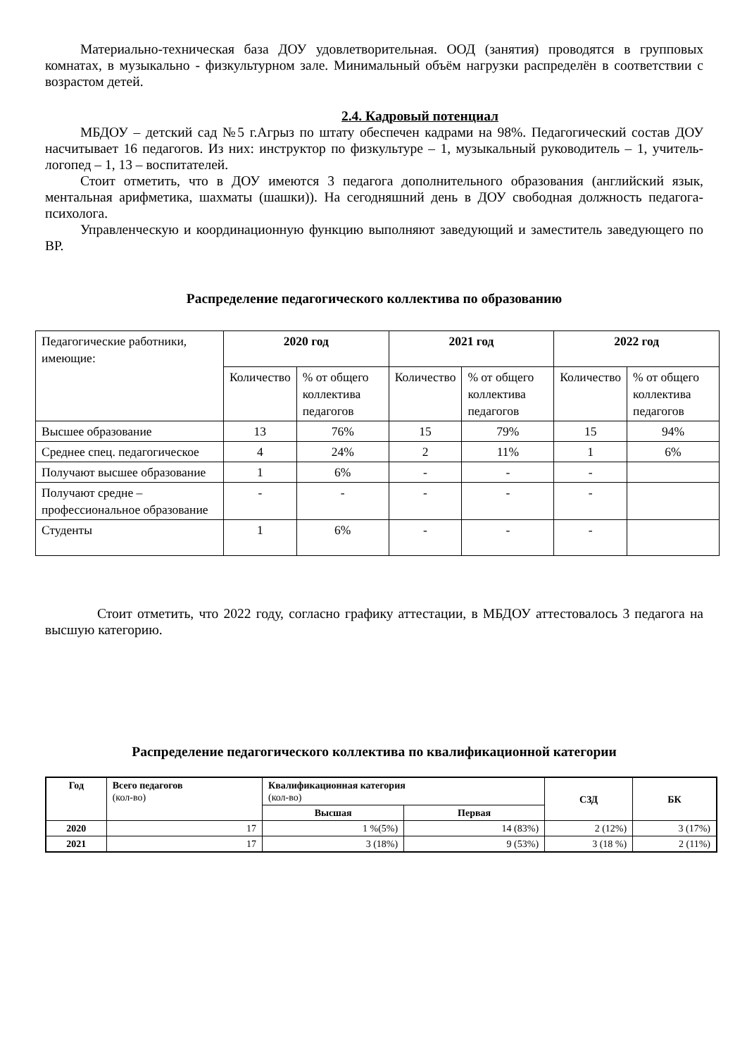Материально-техническая база ДОУ удовлетворительная. ООД (занятия) проводятся в групповых комнатах, в музыкально - физкультурном зале. Минимальный объём нагрузки распределён в соответствии с возрастом детей.
2.4. Кадровый потенциал
МБДОУ – детский сад №5 г.Агрыз по штату обеспечен кадрами на 98%. Педагогический состав ДОУ насчитывает 16 педагогов. Из них: инструктор по физкультуре – 1, музыкальный руководитель – 1, учитель-логопед – 1, 13 – воспитателей.
Стоит отметить, что в ДОУ имеются 3 педагога дополнительного образования (английский язык, ментальная арифметика, шахматы (шашки)). На сегодняшний день в ДОУ свободная должность педагога-психолога.
Управленческую и координационную функцию выполняют заведующий и заместитель заведующего по ВР.
Распределение педагогического коллектива по образованию
| Педагогические работники, имеющие: | 2020 год | | 2021 год | | 2022 год | |
| | Количество | % от общего коллектива педагогов | Количество | % от общего коллектива педагогов | Количество | % от общего коллектива педагогов |
| Высшее образование | 13 | 76% | 15 | 79% | 15 | 94% |
| Среднее спец. педагогическое | 4 | 24% | 2 | 11% | 1 | 6% |
| Получают высшее образование | 1 | 6% | - | - | - | |
| Получают средне – профессиональное образование | - | - | - | - | - | |
| Студенты | 1 | 6% | - | - | - | |
Стоит отметить, что 2022 году, согласно графику аттестации, в МБДОУ аттестовалось 3 педагога на высшую категорию.
Распределение педагогического коллектива по квалификационной категории
| Год | Всего педагогов (кол-во) | Квалификационная категория (кол-во) | | СЗД | БК |
| | | Высшая | Первая | | |
| 2020 | 17 | 1 %(5%) | 14 (83%) | 2 (12%) | 3 (17%) |
| 2021 | 17 | 3 (18%) | 9 (53%) | 3 (18 %) | 2 (11%) |